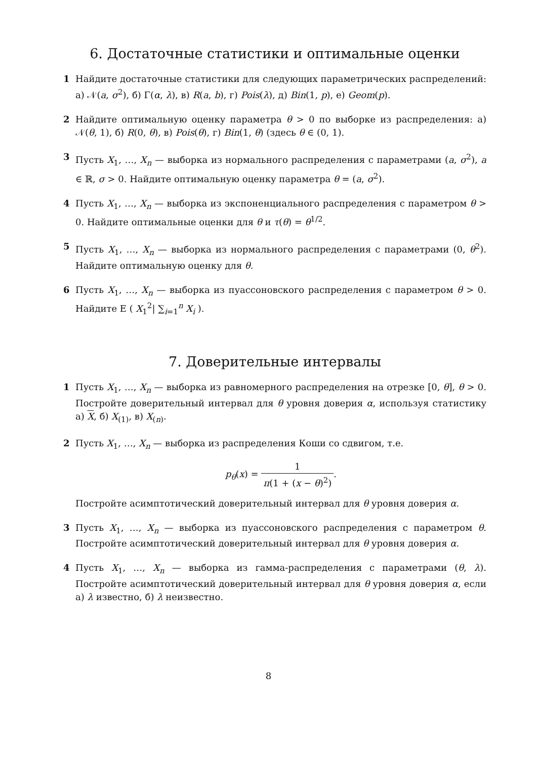6. Достаточные статистики и оптимальные оценки
1 Найдите достаточные статистики для следующих параметрических распределений: а) 𝒩(a, σ<sup>2</sup>), б) Γ(α, λ), в) R(a, b), г) Pois(λ), д) Bin(1, p), е) Geom(p).
2 Найдите оптимальную оценку параметра θ > 0 по выборке из распределения: а) 𝒩(θ, 1), б) R(0, θ), в) Pois(θ), г) Bin(1, θ) (здесь θ ∈ (0, 1).
3 Пусть X<sub>1</sub>, …, X<sub>n</sub> — выборка из нормального распределения с параметрами (a, σ<sup>2</sup>), a ∈ ℝ, σ > 0. Найдите оптимальную оценку параметра θ = (a, σ<sup>2</sup>).
4 Пусть X<sub>1</sub>, …, X<sub>n</sub> — выборка из экспоненциального распределения с параметром θ > 0. Найдите оптимальные оценки для θ и τ(θ) = θ<sup>1/2</sup>.
5 Пусть X<sub>1</sub>, …, X<sub>n</sub> — выборка из нормального распределения с параметрами (0, θ<sup>2</sup>). Найдите оптимальную оценку для θ.
6 Пусть X<sub>1</sub>, …, X<sub>n</sub> — выборка из пуассоновского распределения с параметром θ > 0. Найдите E ( X<sub>1</sub><sup>2</sup>| ∑<sub>i=1</sub><sup>n</sup> X<sub>i</sub> ).
7. Доверительные интервалы
1 Пусть X<sub>1</sub>, …, X<sub>n</sub> — выборка из равномерного распределения на отрезке [0, θ], θ > 0. Постройте доверительный интервал для θ уровня доверия α, используя статистику а) X, б) X<sub>(1)</sub>, в) X<sub>(n)</sub>.
2 Пусть X<sub>1</sub>, …, X<sub>n</sub> — выборка из распределения Коши со сдвигом, т.е.
p<sub>θ</sub>(x) = 1 π(1 + (x − θ)<sup>2</sup>).
Постройте асимптотический доверительный интервал для θ уровня доверия α.
3 Пусть X<sub>1</sub>, …, X<sub>n</sub> — выборка из пуассоновского распределения с параметром θ. Постройте асимптотический доверительный интервал для θ уровня доверия α.
4 Пусть X<sub>1</sub>, …, X<sub>n</sub> — выборка из гамма-распределения с параметрами (θ, λ). Постройте асимптотический доверительный интервал для θ уровня доверия α, если а) λ известно, б) λ неизвестно.
8